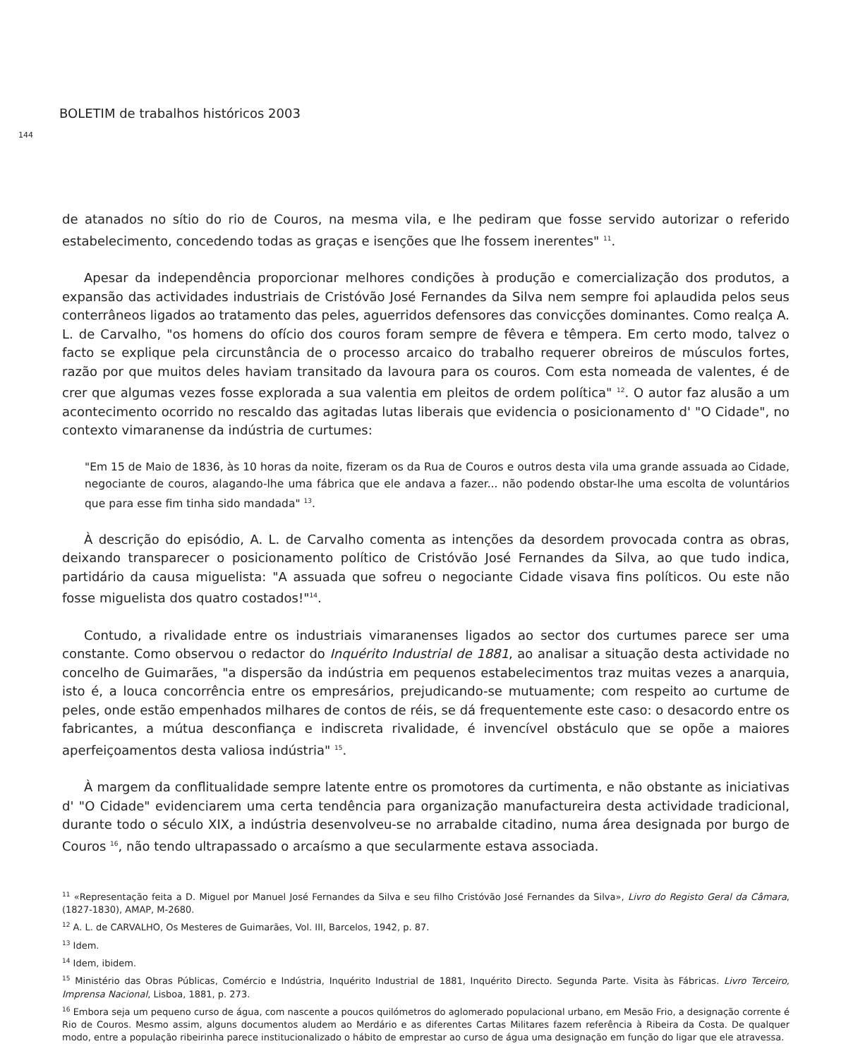BOLETIM de trabalhos históricos 2003
144
de atanados no sítio do rio de Couros, na mesma vila, e lhe pediram que fosse servido autorizar o referido estabelecimento, concedendo todas as graças e isenções que lhe fossem inerentes" <sup>11</sup>.
Apesar da independência proporcionar melhores condições à produção e comercialização dos produtos, a expansão das actividades industriais de Cristóvão José Fernandes da Silva nem sempre foi aplaudida pelos seus conterrâneos ligados ao tratamento das peles, aguerridos defensores das convicções dominantes. Como realça A. L. de Carvalho, "os homens do ofício dos couros foram sempre de fêvera e têmpera. Em certo modo, talvez o facto se explique pela circunstância de o processo arcaico do trabalho requerer obreiros de músculos fortes, razão por que muitos deles haviam transitado da lavoura para os couros. Com esta nomeada de valentes, é de crer que algumas vezes fosse explorada a sua valentia em pleitos de ordem política" <sup>12</sup>. O autor faz alusão a um acontecimento ocorrido no rescaldo das agitadas lutas liberais que evidencia o posicionamento d' "O Cidade", no contexto vimaranense da indústria de curtumes:
"Em 15 de Maio de 1836, às 10 horas da noite, fizeram os da Rua de Couros e outros desta vila uma grande assuada ao Cidade, negociante de couros, alagando-lhe uma fábrica que ele andava a fazer... não podendo obstar-lhe uma escolta de voluntários que para esse fim tinha sido mandada" <sup>13</sup>.
À descrição do episódio, A. L. de Carvalho comenta as intenções da desordem provocada contra as obras, deixando transparecer o posicionamento político de Cristóvão José Fernandes da Silva, ao que tudo indica, partidário da causa miguelista: "A assuada que sofreu o negociante Cidade visava fins políticos. Ou este não fosse miguelista dos quatro costados!"<sup>14</sup>.
Contudo, a rivalidade entre os industriais vimaranenses ligados ao sector dos curtumes parece ser uma constante. Como observou o redactor do Inquérito Industrial de 1881, ao analisar a situação desta actividade no concelho de Guimarães, "a dispersão da indústria em pequenos estabelecimentos traz muitas vezes a anarquia, isto é, a louca concorrência entre os empresários, prejudicando-se mutuamente; com respeito ao curtume de peles, onde estão empenhados milhares de contos de réis, se dá frequentemente este caso: o desacordo entre os fabricantes, a mútua desconfiança e indiscreta rivalidade, é invencível obstáculo que se opõe a maiores aperfeiçoamentos desta valiosa indústria" <sup>15</sup>.
À margem da conflitualidade sempre latente entre os promotores da curtimenta, e não obstante as iniciativas d' "O Cidade" evidenciarem uma certa tendência para organização manufactureira desta actividade tradicional, durante todo o século XIX, a indústria desenvolveu-se no arrabalde citadino, numa área designada por burgo de Couros <sup>16</sup>, não tendo ultrapassado o arcaísmo a que secularmente estava associada.
<sup>11</sup> «Representação feita a D. Miguel por Manuel José Fernandes da Silva e seu filho Cristóvão José Fernandes da Silva», Livro do Registo Geral da Câmara, (1827-1830), AMAP, M-2680.
<sup>12</sup> A. L. de CARVALHO, Os Mesteres de Guimarães, Vol. III, Barcelos, 1942, p. 87.
<sup>13</sup> Idem.
<sup>14</sup> Idem, ibidem.
<sup>15</sup> Ministério das Obras Públicas, Comércio e Indústria, Inquérito Industrial de 1881, Inquérito Directo. Segunda Parte. Visita às Fábricas. Livro Terceiro, Imprensa Nacional, Lisboa, 1881, p. 273.
<sup>16</sup> Embora seja um pequeno curso de água, com nascente a poucos quilómetros do aglomerado populacional urbano, em Mesão Frio, a designação corrente é Rio de Couros. Mesmo assim, alguns documentos aludem ao Merdário e as diferentes Cartas Militares fazem referência à Ribeira da Costa. De qualquer modo, entre a população ribeirinha parece institucionalizado o hábito de emprestar ao curso de água uma designação em função do ligar que ele atravessa.